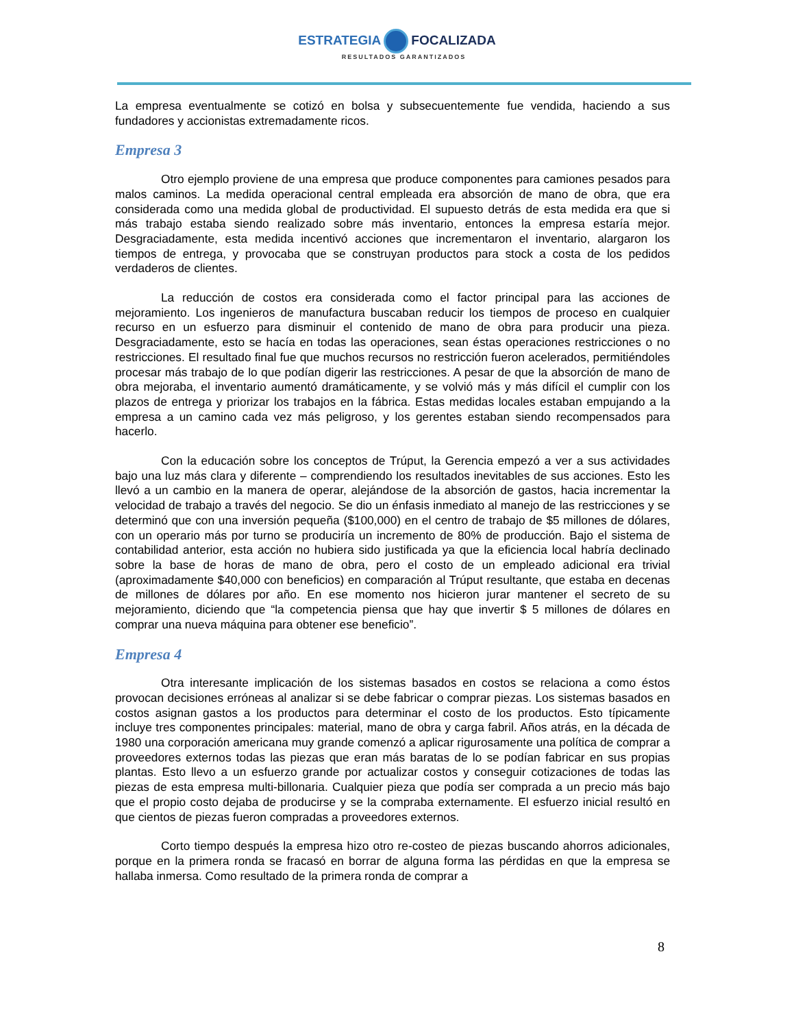ESTRATEGIA FOCALIZADA
RESULTADOS GARANTIZADOS
La empresa eventualmente se cotizó en bolsa y subsecuentemente fue vendida, haciendo a sus fundadores y accionistas extremadamente ricos.
Empresa 3
Otro ejemplo proviene de una empresa que produce componentes para camiones pesados para malos caminos. La medida operacional central empleada era absorción de mano de obra, que era considerada como una medida global de productividad. El supuesto detrás de esta medida era que si más trabajo estaba siendo realizado sobre más inventario, entonces la empresa estaría mejor. Desgraciadamente, esta medida incentivó acciones que incrementaron el inventario, alargaron los tiempos de entrega, y provocaba que se construyan productos para stock a costa de los pedidos verdaderos de clientes.
La reducción de costos era considerada como el factor principal para las acciones de mejoramiento. Los ingenieros de manufactura buscaban reducir los tiempos de proceso en cualquier recurso en un esfuerzo para disminuir el contenido de mano de obra para producir una pieza. Desgraciadamente, esto se hacía en todas las operaciones, sean éstas operaciones restricciones o no restricciones. El resultado final fue que muchos recursos no restricción fueron acelerados, permitiéndoles procesar más trabajo de lo que podían digerir las restricciones. A pesar de que la absorción de mano de obra mejoraba, el inventario aumentó dramáticamente, y se volvió más y más difícil el cumplir con los plazos de entrega y priorizar los trabajos en la fábrica. Estas medidas locales estaban empujando a la empresa a un camino cada vez más peligroso, y los gerentes estaban siendo recompensados para hacerlo.
Con la educación sobre los conceptos de Trúput, la Gerencia empezó a ver a sus actividades bajo una luz más clara y diferente – comprendiendo los resultados inevitables de sus acciones. Esto les llevó a un cambio en la manera de operar, alejándose de la absorción de gastos, hacia incrementar la velocidad de trabajo a través del negocio. Se dio un énfasis inmediato al manejo de las restricciones y se determinó que con una inversión pequeña ($100,000) en el centro de trabajo de $5 millones de dólares, con un operario más por turno se produciría un incremento de 80% de producción. Bajo el sistema de contabilidad anterior, esta acción no hubiera sido justificada ya que la eficiencia local habría declinado sobre la base de horas de mano de obra, pero el costo de un empleado adicional era trivial (aproximadamente $40,000 con beneficios) en comparación al Trúput resultante, que estaba en decenas de millones de dólares por año. En ese momento nos hicieron jurar mantener el secreto de su mejoramiento, diciendo que “la competencia piensa que hay que invertir $ 5 millones de dólares en comprar una nueva máquina para obtener ese beneficio”.
Empresa 4
Otra interesante implicación de los sistemas basados en costos se relaciona a como éstos provocan decisiones erróneas al analizar si se debe fabricar o comprar piezas. Los sistemas basados en costos asignan gastos a los productos para determinar el costo de los productos. Esto típicamente incluye tres componentes principales: material, mano de obra y carga fabril. Años atrás, en la década de 1980 una corporación americana muy grande comenzó a aplicar rigurosamente una política de comprar a proveedores externos todas las piezas que eran más baratas de lo se podían fabricar en sus propias plantas. Esto llevo a un esfuerzo grande por actualizar costos y conseguir cotizaciones de todas las piezas de esta empresa multi-billonaria. Cualquier pieza que podía ser comprada a un precio más bajo que el propio costo dejaba de producirse y se la compraba externamente. El esfuerzo inicial resultó en que cientos de piezas fueron compradas a proveedores externos.
Corto tiempo después la empresa hizo otro re-costeo de piezas buscando ahorros adicionales, porque en la primera ronda se fracasó en borrar de alguna forma las pérdidas en que la empresa se hallaba inmersa. Como resultado de la primera ronda de comprar a
8